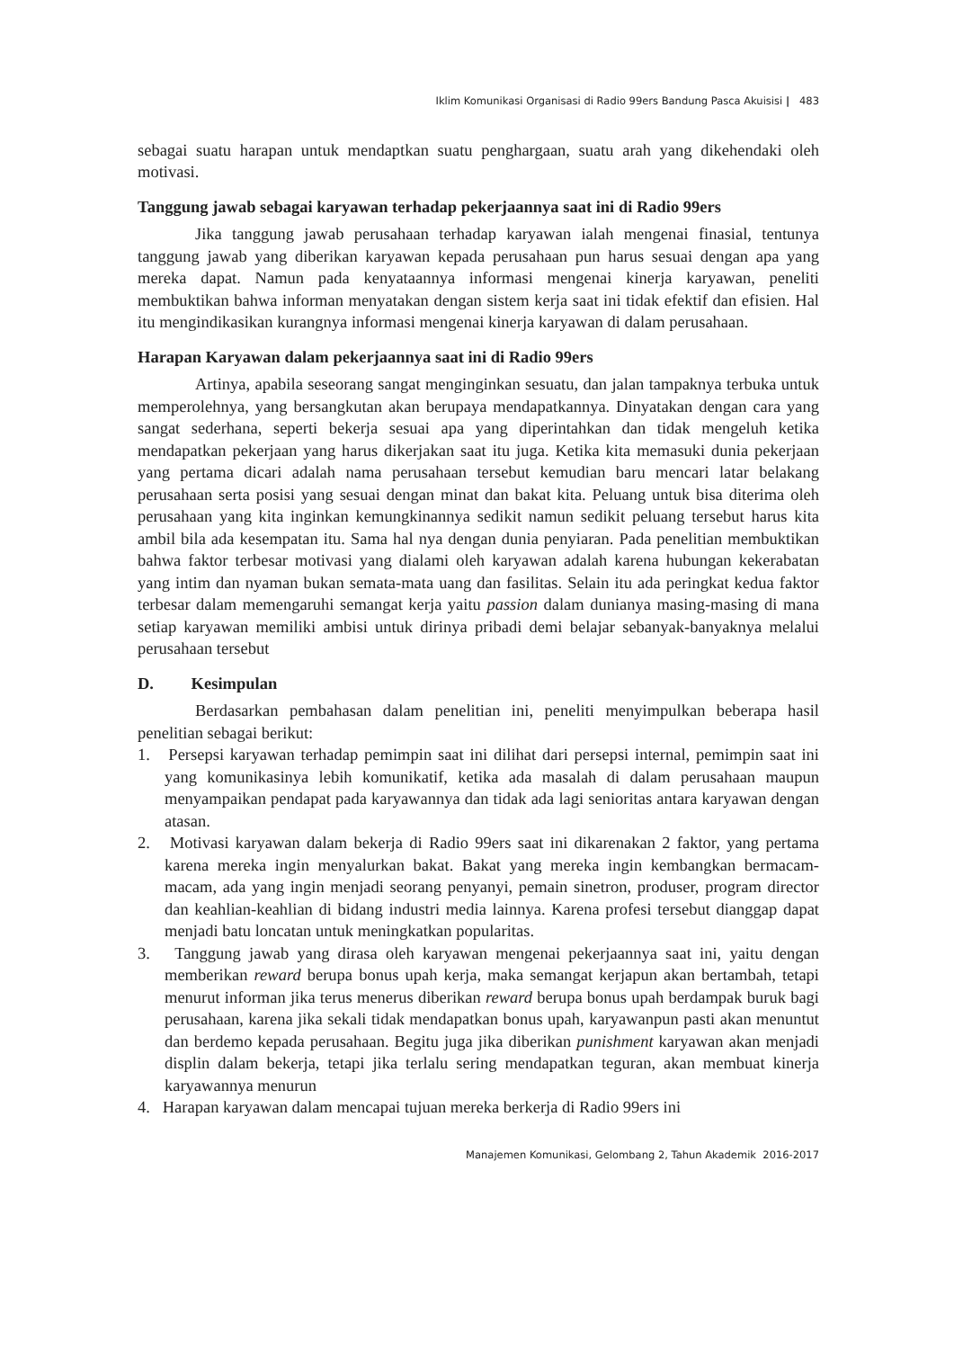Iklim Komunikasi Organisasi di Radio 99ers Bandung Pasca Akuisisi | 483
sebagai suatu harapan untuk mendaptkan suatu penghargaan, suatu arah yang dikehendaki oleh motivasi.
Tanggung jawab sebagai karyawan terhadap pekerjaannya saat ini di Radio 99ers
Jika tanggung jawab perusahaan terhadap karyawan ialah mengenai finasial, tentunya tanggung jawab yang diberikan karyawan kepada perusahaan pun harus sesuai dengan apa yang mereka dapat. Namun pada kenyataannya informasi mengenai kinerja karyawan, peneliti membuktikan bahwa informan menyatakan dengan sistem kerja saat ini tidak efektif dan efisien. Hal itu mengindikasikan kurangnya informasi mengenai kinerja karyawan di dalam perusahaan.
Harapan Karyawan dalam pekerjaannya saat ini di Radio 99ers
Artinya, apabila seseorang sangat menginginkan sesuatu, dan jalan tampaknya terbuka untuk memperolehnya, yang bersangkutan akan berupaya mendapatkannya. Dinyatakan dengan cara yang sangat sederhana, seperti bekerja sesuai apa yang diperintahkan dan tidak mengeluh ketika mendapatkan pekerjaan yang harus dikerjakan saat itu juga. Ketika kita memasuki dunia pekerjaan yang pertama dicari adalah nama perusahaan tersebut kemudian baru mencari latar belakang perusahaan serta posisi yang sesuai dengan minat dan bakat kita. Peluang untuk bisa diterima oleh perusahaan yang kita inginkan kemungkinannya sedikit namun sedikit peluang tersebut harus kita ambil bila ada kesempatan itu. Sama hal nya dengan dunia penyiaran. Pada penelitian membuktikan bahwa faktor terbesar motivasi yang dialami oleh karyawan adalah karena hubungan kekerabatan yang intim dan nyaman bukan semata-mata uang dan fasilitas. Selain itu ada peringkat kedua faktor terbesar dalam memengaruhi semangat kerja yaitu passion dalam dunianya masing-masing di mana setiap karyawan memiliki ambisi untuk dirinya pribadi demi belajar sebanyak-banyaknya melalui perusahaan tersebut
D. Kesimpulan
Berdasarkan pembahasan dalam penelitian ini, peneliti menyimpulkan beberapa hasil penelitian sebagai berikut:
1. Persepsi karyawan terhadap pemimpin saat ini dilihat dari persepsi internal, pemimpin saat ini yang komunikasinya lebih komunikatif, ketika ada masalah di dalam perusahaan maupun menyampaikan pendapat pada karyawannya dan tidak ada lagi senioritas antara karyawan dengan atasan.
2. Motivasi karyawan dalam bekerja di Radio 99ers saat ini dikarenakan 2 faktor, yang pertama karena mereka ingin menyalurkan bakat. Bakat yang mereka ingin kembangkan bermacam-macam, ada yang ingin menjadi seorang penyanyi, pemain sinetron, produser, program director dan keahlian-keahlian di bidang industri media lainnya. Karena profesi tersebut dianggap dapat menjadi batu loncatan untuk meningkatkan popularitas.
3. Tanggung jawab yang dirasa oleh karyawan mengenai pekerjaannya saat ini, yaitu dengan memberikan reward berupa bonus upah kerja, maka semangat kerjapun akan bertambah, tetapi menurut informan jika terus menerus diberikan reward berupa bonus upah berdampak buruk bagi perusahaan, karena jika sekali tidak mendapatkan bonus upah, karyawanpun pasti akan menuntut dan berdemo kepada perusahaan. Begitu juga jika diberikan punishment karyawan akan menjadi displin dalam bekerja, tetapi jika terlalu sering mendapatkan teguran, akan membuat kinerja karyawannya menurun
4. Harapan karyawan dalam mencapai tujuan mereka berkerja di Radio 99ers ini
Manajemen Komunikasi, Gelombang 2, Tahun Akademik 2016-2017